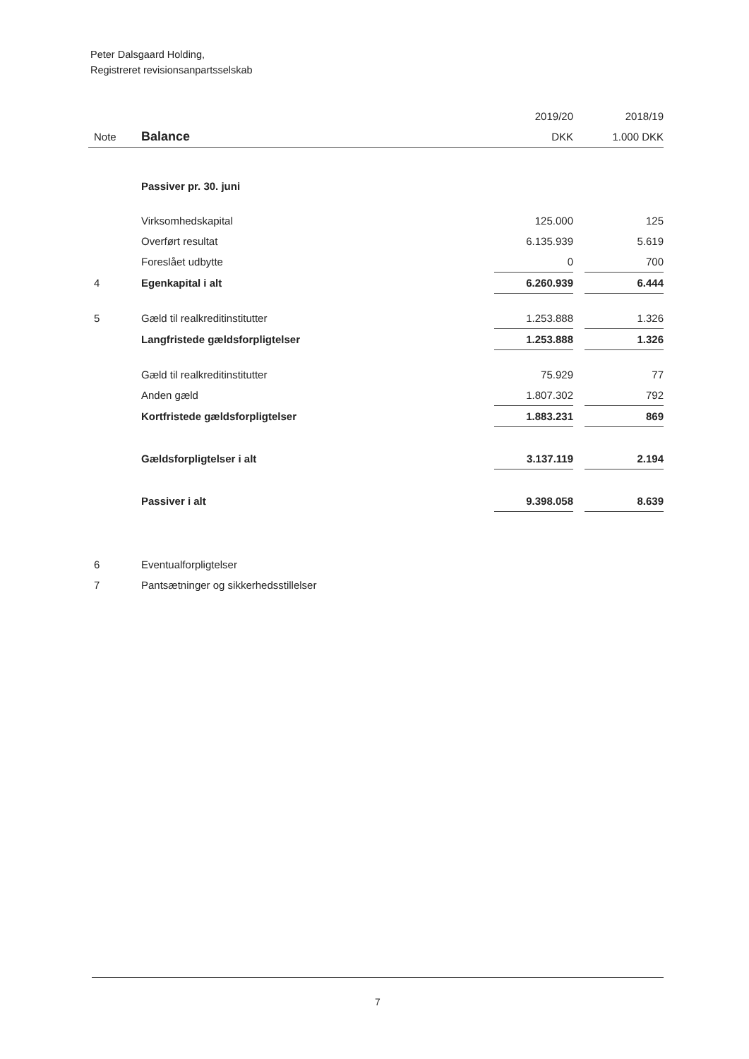Peter Dalsgaard Holding,
Registreret revisionsanpartsselskab
| | | 2019/20 | | 2018/19 |
| Note | Balance | DKK | | 1.000 DKK |
| | Passiver pr. 30. juni | | | |
| | Virksomhedskapital | 125.000 | | 125 |
| | Overført resultat | 6.135.939 | | 5.619 |
| | Foreslået udbytte | 0 | | 700 |
| 4 | Egenkapital i alt | 6.260.939 | | 6.444 |
| 5 | Gæld til realkreditinstitutter | 1.253.888 | | 1.326 |
| | Langfristede gældsforpligtelser | 1.253.888 | | 1.326 |
| | Gæld til realkreditinstitutter | 75.929 | | 77 |
| | Anden gæld | 1.807.302 | | 792 |
| | Kortfristede gældsforpligtelser | 1.883.231 | | 869 |
| | Gældsforpligtelser i alt | 3.137.119 | | 2.194 |
| | Passiver i alt | 9.398.058 | | 8.639 |
| 6 | Eventualforpligtelser | | | |
| 7 | Pantsætninger og sikkerhedsstillelser | | | |
7